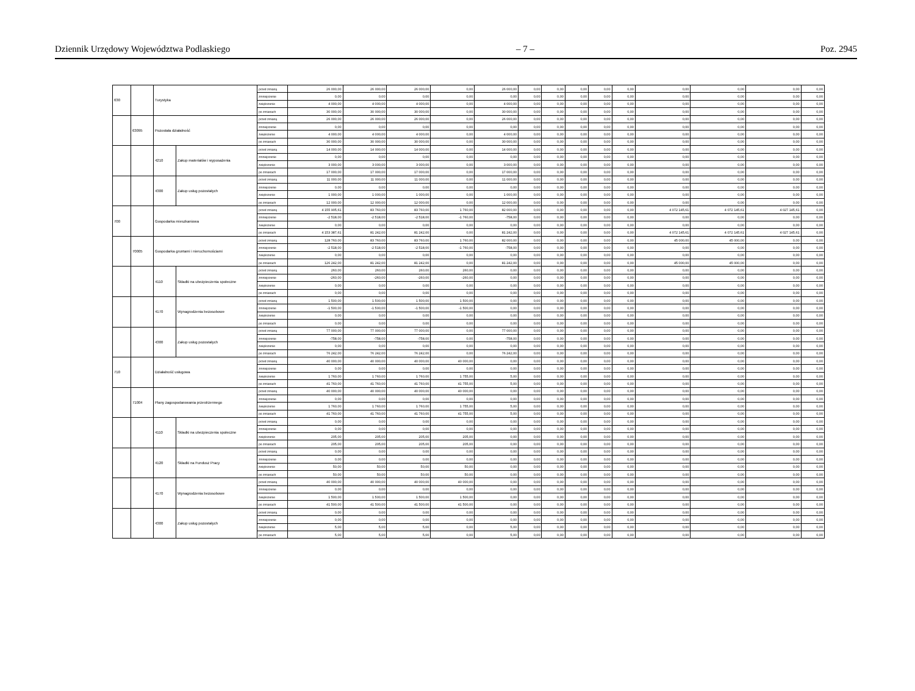Dziennik Urzędowy Województwa Podlaskiego – 7 – Poz. 2945
| 630 | | Turystyka | | przed zmianą | 26 000,00 | 26 000,00 | 26 000,00 | 0,00 | 26 000,00 | 0,00 | 0,00 | 0,00 | 0,00 | 0,00 | 0,00 | 0,00 | 0,00 | 0,00 |
| | | | | zmniejszenie | 0,00 | 0,00 | 0,00 | 0,00 | 0,00 | 0,00 | 0,00 | 0,00 | 0,00 | 0,00 | 0,00 | 0,00 | 0,00 | 0,00 |
| | | | | zwiększenie | 4 000,00 | 4 000,00 | 4 000,00 | 0,00 | 4 000,00 | 0,00 | 0,00 | 0,00 | 0,00 | 0,00 | 0,00 | 0,00 | 0,00 | 0,00 |
| | | | | po zmianach | 30 000,00 | 30 000,00 | 30 000,00 | 0,00 | 30 000,00 | 0,00 | 0,00 | 0,00 | 0,00 | 0,00 | 0,00 | 0,00 | 0,00 | 0,00 |
| | 63095 | Pozostała działalność | | przed zmianą | 26 000,00 | 26 000,00 | 26 000,00 | 0,00 | 26 000,00 | 0,00 | 0,00 | 0,00 | 0,00 | 0,00 | 0,00 | 0,00 | 0,00 | 0,00 |
| | | | | zmniejszenie | 0,00 | 0,00 | 0,00 | 0,00 | 0,00 | 0,00 | 0,00 | 0,00 | 0,00 | 0,00 | 0,00 | 0,00 | 0,00 | 0,00 |
| | | | | zwiększenie | 4 000,00 | 4 000,00 | 4 000,00 | 0,00 | 4 000,00 | 0,00 | 0,00 | 0,00 | 0,00 | 0,00 | 0,00 | 0,00 | 0,00 | 0,00 |
| | | | | po zmianach | 30 000,00 | 30 000,00 | 30 000,00 | 0,00 | 30 000,00 | 0,00 | 0,00 | 0,00 | 0,00 | 0,00 | 0,00 | 0,00 | 0,00 | 0,00 |
| | | 4210 | Zakup materiałów i wyposażenia | przed zmianą | 14 000,00 | 14 000,00 | 14 000,00 | 0,00 | 14 000,00 | 0,00 | 0,00 | 0,00 | 0,00 | 0,00 | 0,00 | 0,00 | 0,00 | 0,00 |
| | | | | zmniejszenie | 0,00 | 0,00 | 0,00 | 0,00 | 0,00 | 0,00 | 0,00 | 0,00 | 0,00 | 0,00 | 0,00 | 0,00 | 0,00 | 0,00 |
| | | | | zwiększenie | 3 000,00 | 3 000,00 | 3 000,00 | 0,00 | 3 000,00 | 0,00 | 0,00 | 0,00 | 0,00 | 0,00 | 0,00 | 0,00 | 0,00 | 0,00 |
| | | | | po zmianach | 17 000,00 | 17 000,00 | 17 000,00 | 0,00 | 17 000,00 | 0,00 | 0,00 | 0,00 | 0,00 | 0,00 | 0,00 | 0,00 | 0,00 | 0,00 |
| | | 4300 | Zakup usług pozostałych | przed zmianą | 11 000,00 | 11 000,00 | 11 000,00 | 0,00 | 11 000,00 | 0,00 | 0,00 | 0,00 | 0,00 | 0,00 | 0,00 | 0,00 | 0,00 | 0,00 |
| | | | | zmniejszenie | 0,00 | 0,00 | 0,00 | 0,00 | 0,00 | 0,00 | 0,00 | 0,00 | 0,00 | 0,00 | 0,00 | 0,00 | 0,00 | 0,00 |
| | | | | zwiększenie | 1 000,00 | 1 000,00 | 1 000,00 | 0,00 | 1 000,00 | 0,00 | 0,00 | 0,00 | 0,00 | 0,00 | 0,00 | 0,00 | 0,00 | 0,00 |
| | | | | po zmianach | 12 000,00 | 12 000,00 | 12 000,00 | 0,00 | 12 000,00 | 0,00 | 0,00 | 0,00 | 0,00 | 0,00 | 0,00 | 0,00 | 0,00 | 0,00 |
| 700 | | Gospodarka mieszkaniowa | | przed zmianą | 4 155 905,61 | 83 760,00 | 83 760,00 | 1 760,00 | 82 000,00 | 0,00 | 0,00 | 0,00 | 0,00 | 0,00 | 4 072 145,61 | 4 072 145,61 | 4 027 145,61 | 0,00 |
| | | | | zmniejszenie | -2 518,00 | -2 518,00 | -2 518,00 | -1 760,00 | -758,00 | 0,00 | 0,00 | 0,00 | 0,00 | 0,00 | 0,00 | 0,00 | 0,00 | 0,00 |
| | | | | zwiększenie | 0,00 | 0,00 | 0,00 | 0,00 | 0,00 | 0,00 | 0,00 | 0,00 | 0,00 | 0,00 | 0,00 | 0,00 | 0,00 | 0,00 |
| | | | | po zmianach | 4 153 387,61 | 81 242,00 | 81 242,00 | 0,00 | 81 242,00 | 0,00 | 0,00 | 0,00 | 0,00 | 0,00 | 4 072 145,61 | 4 072 145,61 | 4 027 145,61 | 0,00 |
| | 70005 | Gospodarka gruntami i nieruchomościami | | przed zmianą | 128 760,00 | 83 760,00 | 83 760,00 | 1 760,00 | 82 000,00 | 0,00 | 0,00 | 0,00 | 0,00 | 0,00 | 45 000,00 | 45 000,00 | 0,00 | 0,00 |
| | | | | zmniejszenie | -2 518,00 | -2 518,00 | -2 518,00 | -1 760,00 | -758,00 | 0,00 | 0,00 | 0,00 | 0,00 | 0,00 | 0,00 | 0,00 | 0,00 | 0,00 |
| | | | | zwiększenie | 0,00 | 0,00 | 0,00 | 0,00 | 0,00 | 0,00 | 0,00 | 0,00 | 0,00 | 0,00 | 0,00 | 0,00 | 0,00 | 0,00 |
| | | | | po zmianach | 126 242,00 | 81 242,00 | 81 242,00 | 0,00 | 81 242,00 | 0,00 | 0,00 | 0,00 | 0,00 | 0,00 | 45 000,00 | 45 000,00 | 0,00 | 0,00 |
| | | 4110 | Składki na ubezpieczenia społeczne | przed zmianą | 260,00 | 260,00 | 260,00 | 260,00 | 0,00 | 0,00 | 0,00 | 0,00 | 0,00 | 0,00 | 0,00 | 0,00 | 0,00 | 0,00 |
| | | | | zmniejszenie | -260,00 | -260,00 | -260,00 | -260,00 | 0,00 | 0,00 | 0,00 | 0,00 | 0,00 | 0,00 | 0,00 | 0,00 | 0,00 | 0,00 |
| | | | | zwiększenie | 0,00 | 0,00 | 0,00 | 0,00 | 0,00 | 0,00 | 0,00 | 0,00 | 0,00 | 0,00 | 0,00 | 0,00 | 0,00 | 0,00 |
| | | | | po zmianach | 0,00 | 0,00 | 0,00 | 0,00 | 0,00 | 0,00 | 0,00 | 0,00 | 0,00 | 0,00 | 0,00 | 0,00 | 0,00 | 0,00 |
| | | 4170 | Wynagrodzenia bezosobowe | przed zmianą | 1 500,00 | 1 500,00 | 1 500,00 | 1 500,00 | 0,00 | 0,00 | 0,00 | 0,00 | 0,00 | 0,00 | 0,00 | 0,00 | 0,00 | 0,00 |
| | | | | zmniejszenie | -1 500,00 | -1 500,00 | -1 500,00 | -1 500,00 | 0,00 | 0,00 | 0,00 | 0,00 | 0,00 | 0,00 | 0,00 | 0,00 | 0,00 | 0,00 |
| | | | | zwiększenie | 0,00 | 0,00 | 0,00 | 0,00 | 0,00 | 0,00 | 0,00 | 0,00 | 0,00 | 0,00 | 0,00 | 0,00 | 0,00 | 0,00 |
| | | | | po zmianach | 0,00 | 0,00 | 0,00 | 0,00 | 0,00 | 0,00 | 0,00 | 0,00 | 0,00 | 0,00 | 0,00 | 0,00 | 0,00 | 0,00 |
| | | 4300 | Zakup usług pozostałych | przed zmianą | 77 000,00 | 77 000,00 | 77 000,00 | 0,00 | 77 000,00 | 0,00 | 0,00 | 0,00 | 0,00 | 0,00 | 0,00 | 0,00 | 0,00 | 0,00 |
| | | | | zmniejszenie | -758,00 | -758,00 | -758,00 | 0,00 | -758,00 | 0,00 | 0,00 | 0,00 | 0,00 | 0,00 | 0,00 | 0,00 | 0,00 | 0,00 |
| | | | | zwiększenie | 0,00 | 0,00 | 0,00 | 0,00 | 0,00 | 0,00 | 0,00 | 0,00 | 0,00 | 0,00 | 0,00 | 0,00 | 0,00 | 0,00 |
| | | | | po zmianach | 76 242,00 | 76 242,00 | 76 242,00 | 0,00 | 76 242,00 | 0,00 | 0,00 | 0,00 | 0,00 | 0,00 | 0,00 | 0,00 | 0,00 | 0,00 |
| 710 | | Działalność usługowa | | przed zmianą | 40 000,00 | 40 000,00 | 40 000,00 | 40 000,00 | 0,00 | 0,00 | 0,00 | 0,00 | 0,00 | 0,00 | 0,00 | 0,00 | 0,00 | 0,00 |
| | | | | zmniejszenie | 0,00 | 0,00 | 0,00 | 0,00 | 0,00 | 0,00 | 0,00 | 0,00 | 0,00 | 0,00 | 0,00 | 0,00 | 0,00 | 0,00 |
| | | | | zwiększenie | 1 760,00 | 1 760,00 | 1 760,00 | 1 755,00 | 5,00 | 0,00 | 0,00 | 0,00 | 0,00 | 0,00 | 0,00 | 0,00 | 0,00 | 0,00 |
| | | | | po zmianach | 41 760,00 | 41 760,00 | 41 760,00 | 41 755,00 | 5,00 | 0,00 | 0,00 | 0,00 | 0,00 | 0,00 | 0,00 | 0,00 | 0,00 | 0,00 |
| | 71004 | Plany zagospodarowania przestrzennego | | przed zmianą | 40 000,00 | 40 000,00 | 40 000,00 | 40 000,00 | 0,00 | 0,00 | 0,00 | 0,00 | 0,00 | 0,00 | 0,00 | 0,00 | 0,00 | 0,00 |
| | | | | zmniejszenie | 0,00 | 0,00 | 0,00 | 0,00 | 0,00 | 0,00 | 0,00 | 0,00 | 0,00 | 0,00 | 0,00 | 0,00 | 0,00 | 0,00 |
| | | | | zwiększenie | 1 760,00 | 1 760,00 | 1 760,00 | 1 755,00 | 5,00 | 0,00 | 0,00 | 0,00 | 0,00 | 0,00 | 0,00 | 0,00 | 0,00 | 0,00 |
| | | | | po zmianach | 41 760,00 | 41 760,00 | 41 760,00 | 41 755,00 | 5,00 | 0,00 | 0,00 | 0,00 | 0,00 | 0,00 | 0,00 | 0,00 | 0,00 | 0,00 |
| | | 4110 | Składki na ubezpieczenia społeczne | przed zmianą | 0,00 | 0,00 | 0,00 | 0,00 | 0,00 | 0,00 | 0,00 | 0,00 | 0,00 | 0,00 | 0,00 | 0,00 | 0,00 | 0,00 |
| | | | | zmniejszenie | 0,00 | 0,00 | 0,00 | 0,00 | 0,00 | 0,00 | 0,00 | 0,00 | 0,00 | 0,00 | 0,00 | 0,00 | 0,00 | 0,00 |
| | | | | zwiększenie | 205,00 | 205,00 | 205,00 | 205,00 | 0,00 | 0,00 | 0,00 | 0,00 | 0,00 | 0,00 | 0,00 | 0,00 | 0,00 | 0,00 |
| | | | | po zmianach | 205,00 | 205,00 | 205,00 | 205,00 | 0,00 | 0,00 | 0,00 | 0,00 | 0,00 | 0,00 | 0,00 | 0,00 | 0,00 | 0,00 |
| | | 4120 | Składki na Fundusz Pracy | przed zmianą | 0,00 | 0,00 | 0,00 | 0,00 | 0,00 | 0,00 | 0,00 | 0,00 | 0,00 | 0,00 | 0,00 | 0,00 | 0,00 | 0,00 |
| | | | | zmniejszenie | 0,00 | 0,00 | 0,00 | 0,00 | 0,00 | 0,00 | 0,00 | 0,00 | 0,00 | 0,00 | 0,00 | 0,00 | 0,00 | 0,00 |
| | | | | zwiększenie | 50,00 | 50,00 | 50,00 | 50,00 | 0,00 | 0,00 | 0,00 | 0,00 | 0,00 | 0,00 | 0,00 | 0,00 | 0,00 | 0,00 |
| | | | | po zmianach | 50,00 | 50,00 | 50,00 | 50,00 | 0,00 | 0,00 | 0,00 | 0,00 | 0,00 | 0,00 | 0,00 | 0,00 | 0,00 | 0,00 |
| | | 4170 | Wynagrodzenia bezosobowe | przed zmianą | 40 000,00 | 40 000,00 | 40 000,00 | 40 000,00 | 0,00 | 0,00 | 0,00 | 0,00 | 0,00 | 0,00 | 0,00 | 0,00 | 0,00 | 0,00 |
| | | | | zmniejszenie | 0,00 | 0,00 | 0,00 | 0,00 | 0,00 | 0,00 | 0,00 | 0,00 | 0,00 | 0,00 | 0,00 | 0,00 | 0,00 | 0,00 |
| | | | | zwiększenie | 1 500,00 | 1 500,00 | 1 500,00 | 1 500,00 | 0,00 | 0,00 | 0,00 | 0,00 | 0,00 | 0,00 | 0,00 | 0,00 | 0,00 | 0,00 |
| | | | | po zmianach | 41 500,00 | 41 500,00 | 41 500,00 | 41 500,00 | 0,00 | 0,00 | 0,00 | 0,00 | 0,00 | 0,00 | 0,00 | 0,00 | 0,00 | 0,00 |
| | | 4300 | Zakup usług pozostałych | przed zmianą | 0,00 | 0,00 | 0,00 | 0,00 | 0,00 | 0,00 | 0,00 | 0,00 | 0,00 | 0,00 | 0,00 | 0,00 | 0,00 | 0,00 |
| | | | | zmniejszenie | 0,00 | 0,00 | 0,00 | 0,00 | 0,00 | 0,00 | 0,00 | 0,00 | 0,00 | 0,00 | 0,00 | 0,00 | 0,00 | 0,00 |
| | | | | zwiększenie | 5,00 | 5,00 | 5,00 | 0,00 | 5,00 | 0,00 | 0,00 | 0,00 | 0,00 | 0,00 | 0,00 | 0,00 | 0,00 | 0,00 |
| | | | | po zmianach | 5,00 | 5,00 | 5,00 | 0,00 | 5,00 | 0,00 | 0,00 | 0,00 | 0,00 | 0,00 | 0,00 | 0,00 | 0,00 | 0,00 |